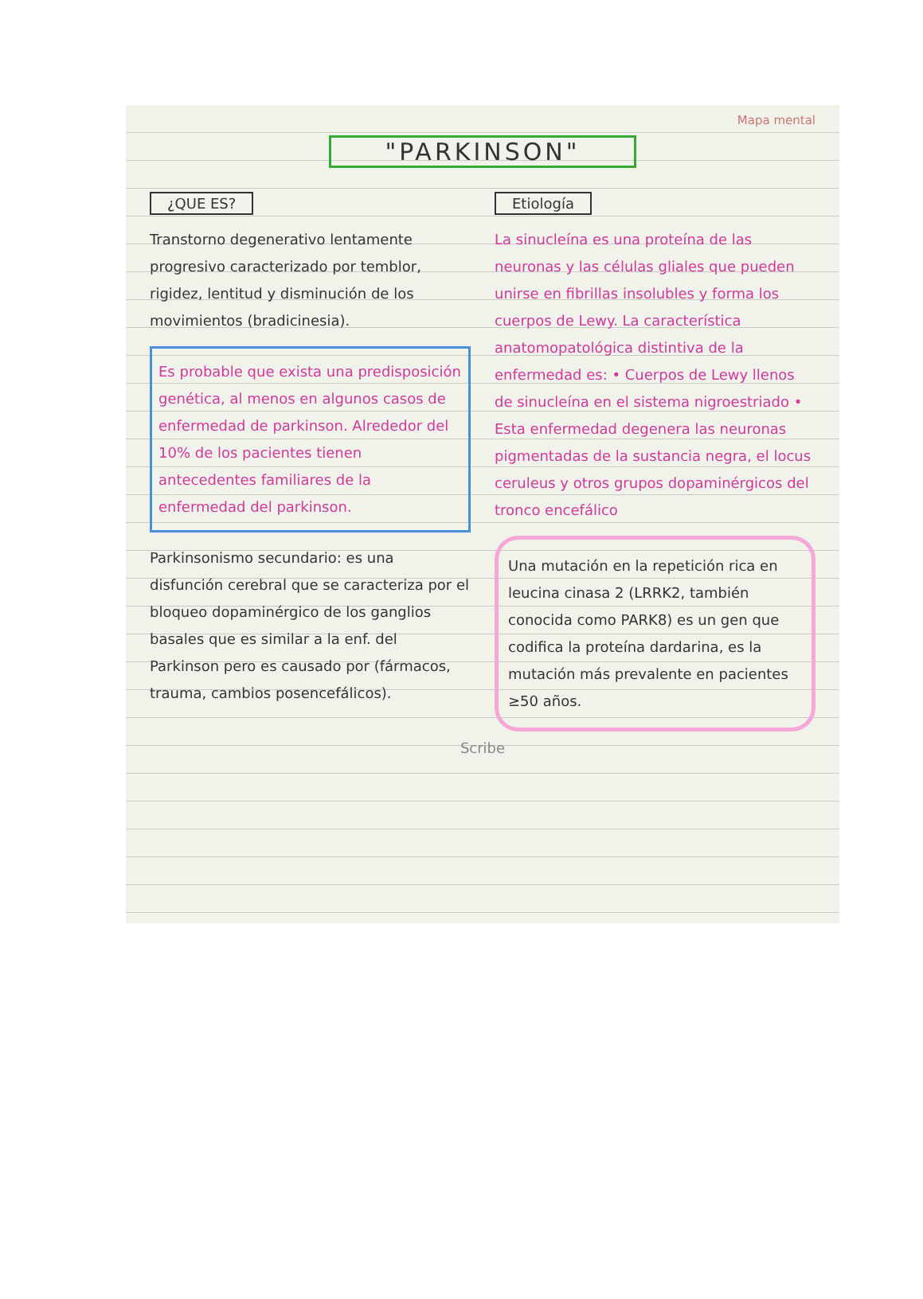Mapa mental
"PARKINSON"
¿QUE ES?
Transtorno degenerativo lentamente progresivo caracterizado por temblor, rigidez, lentitud y disminución de los movimientos (bradicinesia).
Es probable que exista una predisposición genética, al menos en algunos casos de enfermedad de parkinson. Alrededor del 10% de los pacientes tienen antecedentes familiares de la enfermedad del parkinson.
Parkinsonismo secundario: es una disfunción cerebral que se caracteriza por el bloqueo dopaminérgico de los ganglios basales que es similar a la enf. del Parkinson pero es causado por (fármacos, trauma, cambios posencefálicos).
Etiología
La sinucleína es una proteína de las neuronas y las células gliales que pueden unirse en fibrillas insolubles y forma los cuerpos de Lewy. La característica anatomopatológica distintiva de la enfermedad es: • Cuerpos de Lewy llenos de sinucleína en el sistema nigroestriado • Esta enfermedad degenera las neuronas pigmentadas de la sustancia negra, el locus ceruleus y otros grupos dopaminérgicos del tronco encefálico
Una mutación en la repetición rica en leucina cinasa 2 (LRRK2, también conocida como PARK8) es un gen que codifica la proteína dardarina, es la mutación más prevalente en pacientes ≥50 años.
Scribe